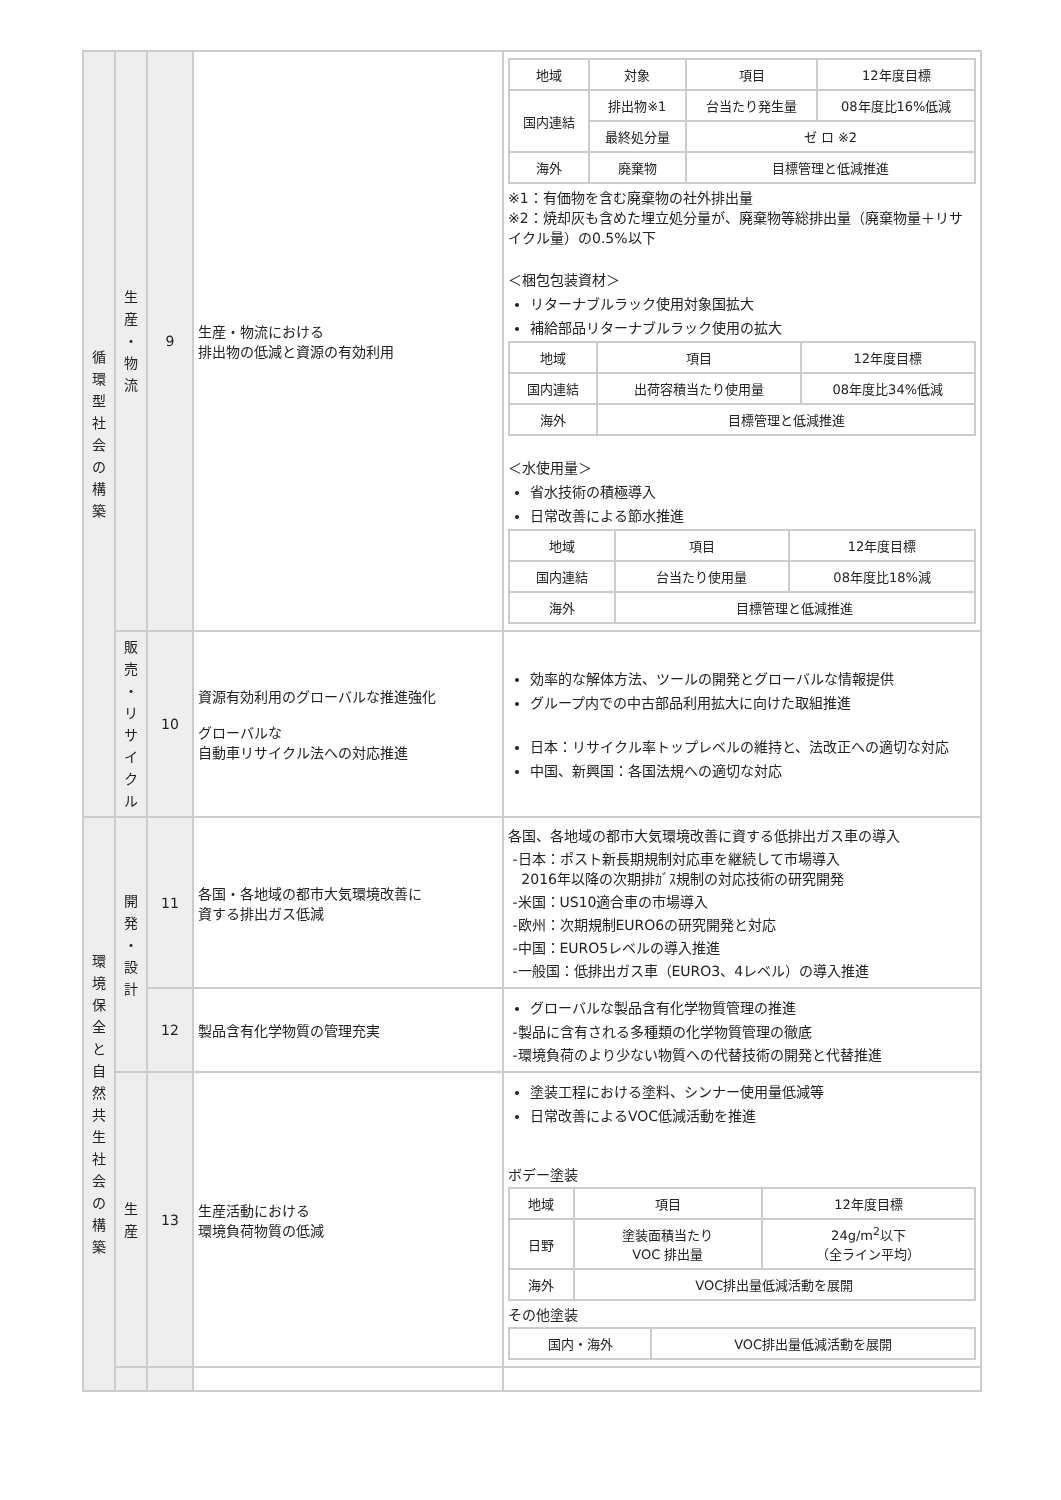| 循 環 型 社 会 の 構 築 | 生 産 ・ 物 流 | 9 | 生産・物流における 排出物の低減と資源の有効利用 | / 地域 / 対象 / 項目 / 12年度目標 / / 国内連結 / 排出物※1 / 台当たり発生量 / 08年度比16%低減 / / / 最終処分量 / ゼ ロ ※2 / / / 海外 / 廃棄物 / 目標管理と低減推進 / / ※1：有価物を含む廃棄物の社外排出量 ※2：焼却灰も含めた埋立処分量が、廃棄物等総排出量（廃棄物量＋リサイクル量）の0.5%以下 ＜梱包包装資材＞ リターナブルラック使用対象国拡大 補給部品リターナブルラック使用の拡大 / 地域 / 項目 / 12年度目標 / / 国内連結 / 出荷容積当たり使用量 / 08年度比34%低減 / / 海外 / 目標管理と低減推進 / / ＜水使用量＞ 省水技術の積極導入 日常改善による節水推進 / 地域 / 項目 / 12年度目標 / / 国内連結 / 台当たり使用量 / 08年度比18%減 / / 海外 / 目標管理と低減推進 / / |
| | 販 売 ・ リ サ イ ク ル | 10 | 資源有効利用のグローバルな推進強化 グローバルな 自動車リサイクル法への対応推進 | 効率的な解体方法、ツールの開発とグローバルな情報提供 グループ内での中古部品利用拡大に向けた取組推進 日本：リサイクル率トップレベルの維持と、法改正への適切な対応 中国、新興国：各国法規への適切な対応 |
| 環 境 保 全 と 自 然 共 生 社 会 の 構 築 | 開 発 ・ 設 計 | 11 | 各国・各地域の都市大気環境改善に 資する排出ガス低減 | 各国、各地域の都市大気環境改善に資する低排出ガス車の導入 -日本：ポスト新長期規制対応車を継続して市場導入 2016年以降の次期排ｶﾞｽ規制の対応技術の研究開発 -米国：US10適合車の市場導入 -欧州：次期規制EURO6の研究開発と対応 -中国：EURO5レベルの導入推進 -一般国：低排出ガス車（EURO3、4レベル）の導入推進 |
| | | 12 | 製品含有化学物質の管理充実 | グローバルな製品含有化学物質管理の推進 -製品に含有される多種類の化学物質管理の徹底 -環境負荷のより少ない物質への代替技術の開発と代替推進 |
| | 生 産 | 13 | 生産活動における 環境負荷物質の低減 | 塗装工程における塗料、シンナー使用量低減等 日常改善によるVOC低減活動を推進 ボデー塗装 / 地域 / 項目 / 12年度目標 / / 日野 / 塗装面積当たり VOC 排出量 / 24g/m<sup>2</sup>以下 （全ライン平均） / / 海外 / VOC排出量低減活動を展開 / / その他塗装 / 国内・海外 / VOC排出量低減活動を展開 / |